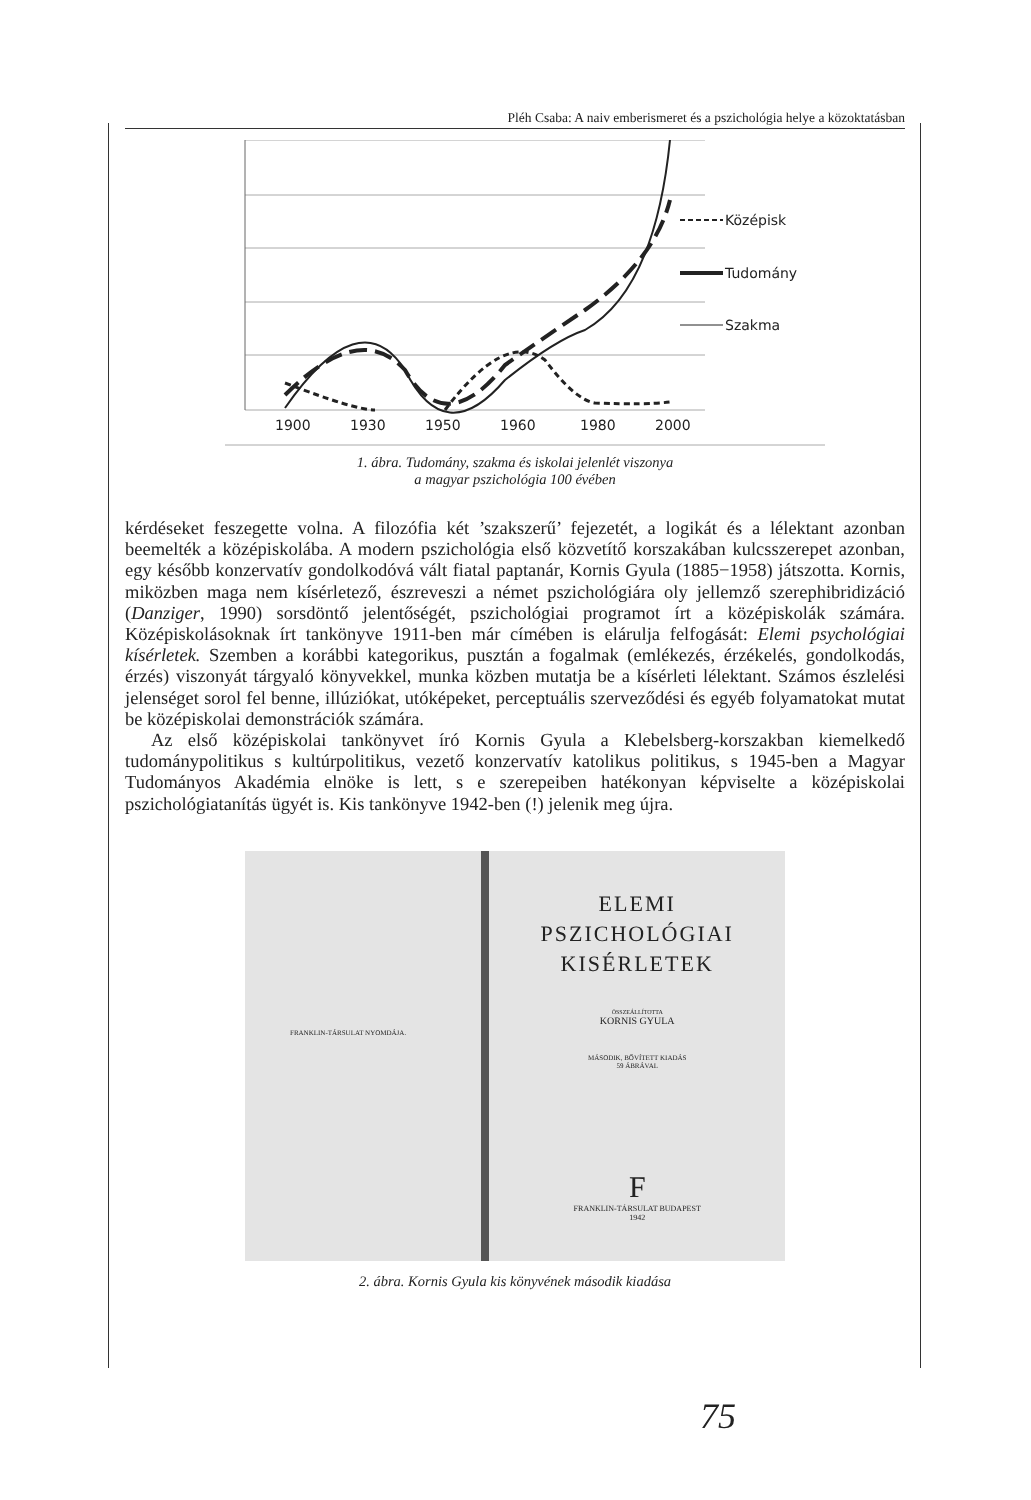Pléh Csaba: A naiv emberismeret és a pszichológia helye a közoktatásban
1900
1930
1950
1960
1980
2000
Középisk
Tudomány
Szakma
1. ábra. Tudomány, szakma és iskolai jelenlét viszonya
a magyar pszichológia 100 évében
kérdéseket feszegette volna. A filozófia két ’szakszerű’ fejezetét, a logikát és a lélektant azonban beemelték a középiskolába. A modern pszichológia első közvetítő korszakában kulcsszerepet azonban, egy később konzervatív gondolkodóvá vált fiatal paptanár, Kornis Gyula (1885−1958) játszotta. Kornis, miközben maga nem kísérletező, észreveszi a német pszichológiára oly jellemző szerephibridizáció (Danziger, 1990) sorsdöntő jelentőségét, pszichológiai programot írt a középiskolák számára. Középiskolásoknak írt tankönyve 1911-ben már címében is elárulja felfogását: Elemi psychológiai kísérletek. Szemben a korábbi kategorikus, pusztán a fogalmak (emlékezés, érzékelés, gondolkodás, érzés) viszonyát tárgyaló könyvekkel, munka közben mutatja be a kísérleti lélektant. Számos észlelési jelenséget sorol fel benne, illúziókat, utóképeket, perceptuális szerveződési és egyéb folyamatokat mutat be középiskolai demonstrációk számára.
Az első középiskolai tankönyvet író Kornis Gyula a Klebelsberg-korszakban kiemelkedő tudománypolitikus s kultúrpolitikus, vezető konzervatív katolikus politikus, s 1945-ben a Magyar Tudományos Akadémia elnöke is lett, s e szerepeiben hatékonyan képviselte a középiskolai pszichológiatanítás ügyét is. Kis tankönyve 1942-ben (!) jelenik meg újra.
FRANKLIN-TÁRSULAT NYOMDÁJA.
ELEMI
PSZICHOLÓGIAI
KISÉRLETEK
ÖSSZEÁLLÍTOTTA
KORNIS GYULA
MÁSODIK, BŐVÍTETT KIADÁS
59 ÁBRÁVAL
F
FRANKLIN-TÁRSULAT BUDAPEST
1942
2. ábra. Kornis Gyula kis könyvének második kiadása
75